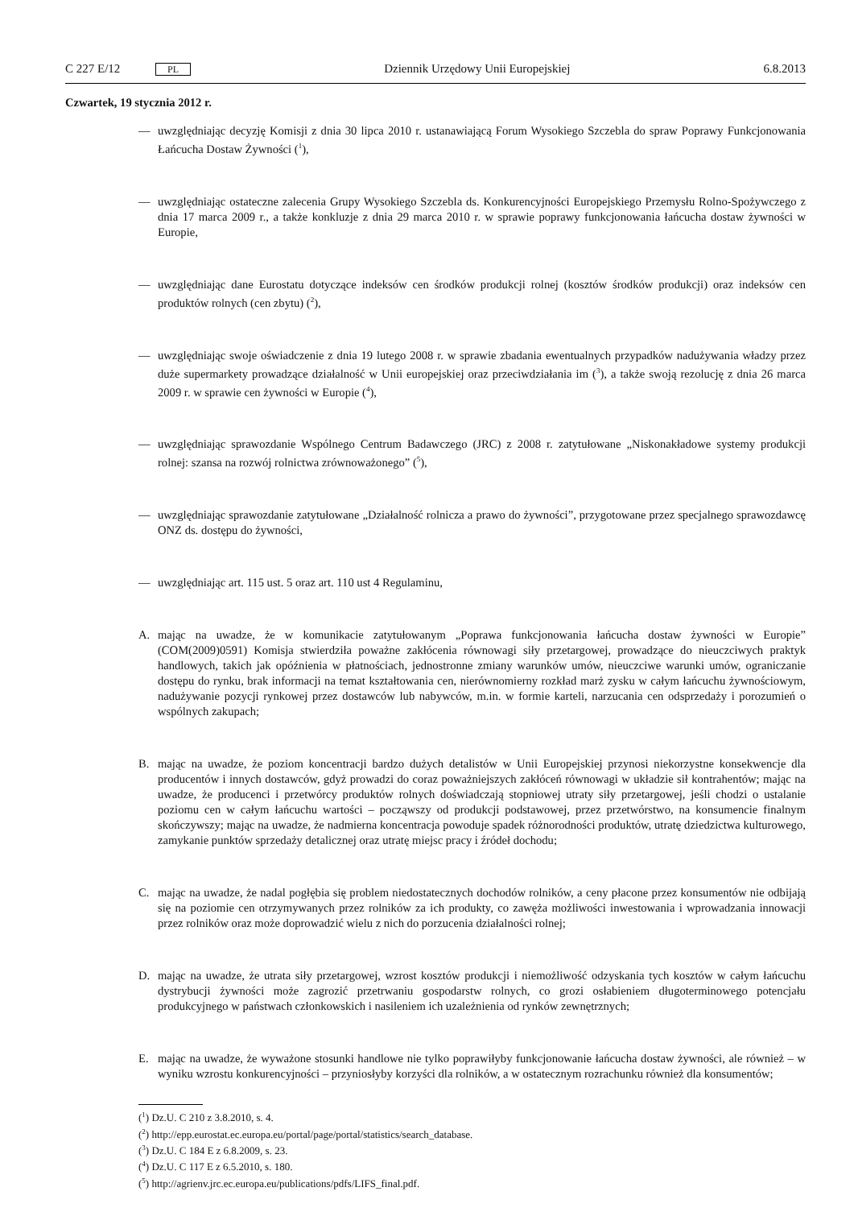C 227 E/12 PL Dziennik Urzędowy Unii Europejskiej 6.8.2013
Czwartek, 19 stycznia 2012 r.
— uwzględniając decyzję Komisji z dnia 30 lipca 2010 r. ustanawiającą Forum Wysokiego Szczebla do spraw Poprawy Funkcjonowania Łańcucha Dostaw Żywności (<sup>1</sup>),
— uwzględniając ostateczne zalecenia Grupy Wysokiego Szczebla ds. Konkurencyjności Europejskiego Przemysłu Rolno-Spożywczego z dnia 17 marca 2009 r., a także konkluzje z dnia 29 marca 2010 r. w sprawie poprawy funkcjonowania łańcucha dostaw żywności w Europie,
— uwzględniając dane Eurostatu dotyczące indeksów cen środków produkcji rolnej (kosztów środków produkcji) oraz indeksów cen produktów rolnych (cen zbytu) (<sup>2</sup>),
— uwzględniając swoje oświadczenie z dnia 19 lutego 2008 r. w sprawie zbadania ewentualnych przypadków nadużywania władzy przez duże supermarkety prowadzące działalność w Unii europejskiej oraz przeciwdziałania im (<sup>3</sup>), a także swoją rezolucję z dnia 26 marca 2009 r. w sprawie cen żywności w Europie (<sup>4</sup>),
— uwzględniając sprawozdanie Wspólnego Centrum Badawczego (JRC) z 2008 r. zatytułowane „Niskonakładowe systemy produkcji rolnej: szansa na rozwój rolnictwa zrównoważonego” (<sup>5</sup>),
— uwzględniając sprawozdanie zatytułowane „Działalność rolnicza a prawo do żywności”, przygotowane przez specjalnego sprawozdawcę ONZ ds. dostępu do żywności,
— uwzględniając art. 115 ust. 5 oraz art. 110 ust 4 Regulaminu,
A. mając na uwadze, że w komunikacie zatytułowanym „Poprawa funkcjonowania łańcucha dostaw żywności w Europie” (COM(2009)0591) Komisja stwierdziła poważne zakłócenia równowagi siły przetargowej, prowadzące do nieuczciwych praktyk handlowych, takich jak opóźnienia w płatnościach, jednostronne zmiany warunków umów, nieuczciwe warunki umów, ograniczanie dostępu do rynku, brak informacji na temat kształtowania cen, nierównomierny rozkład marż zysku w całym łańcuchu żywnościowym, nadużywanie pozycji rynkowej przez dostawców lub nabywców, m.in. w formie karteli, narzucania cen odsprzedaży i porozumień o wspólnych zakupach;
B. mając na uwadze, że poziom koncentracji bardzo dużych detalistów w Unii Europejskiej przynosi niekorzystne konsekwencje dla producentów i innych dostawców, gdyż prowadzi do coraz poważniejszych zakłóceń równowagi w układzie sił kontrahentów; mając na uwadze, że producenci i przetwórcy produktów rolnych doświadczają stopniowej utraty siły przetargowej, jeśli chodzi o ustalanie poziomu cen w całym łańcuchu wartości – począwszy od produkcji podstawowej, przez przetwórstwo, na konsumencie finalnym skończywszy; mając na uwadze, że nadmierna koncentracja powoduje spadek różnorodności produktów, utratę dziedzictwa kulturowego, zamykanie punktów sprzedaży detalicznej oraz utratę miejsc pracy i źródeł dochodu;
C. mając na uwadze, że nadal pogłębia się problem niedostatecznych dochodów rolników, a ceny płacone przez konsumentów nie odbijają się na poziomie cen otrzymywanych przez rolników za ich produkty, co zawęża możliwości inwestowania i wprowadzania innowacji przez rolników oraz może doprowadzić wielu z nich do porzucenia działalności rolnej;
D. mając na uwadze, że utrata siły przetargowej, wzrost kosztów produkcji i niemożliwość odzyskania tych kosztów w całym łańcuchu dystrybucji żywności może zagrozić przetrwaniu gospodarstw rolnych, co grozi osłabieniem długoterminowego potencjału produkcyjnego w państwach członkowskich i nasileniem ich uzależnienia od rynków zewnętrznych;
E. mając na uwadze, że wyważone stosunki handlowe nie tylko poprawiłyby funkcjonowanie łańcucha dostaw żywności, ale również – w wyniku wzrostu konkurencyjności – przyniosłyby korzyści dla rolników, a w ostatecznym rozrachunku również dla konsumentów;
(<sup>1</sup>) Dz.U. C 210 z 3.8.2010, s. 4.
(<sup>2</sup>) http://epp.eurostat.ec.europa.eu/portal/page/portal/statistics/search_database.
(<sup>3</sup>) Dz.U. C 184 E z 6.8.2009, s. 23.
(<sup>4</sup>) Dz.U. C 117 E z 6.5.2010, s. 180.
(<sup>5</sup>) http://agrienv.jrc.ec.europa.eu/publications/pdfs/LIFS_final.pdf.